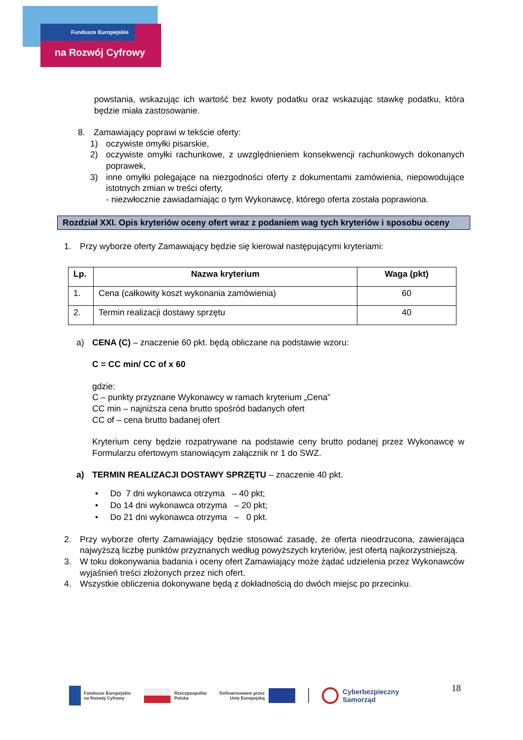Fundusze Europejskie
na Rozwój Cyfrowy
powstania, wskazując ich wartość bez kwoty podatku oraz wskazując stawkę podatku, która będzie miała zastosowanie.
8. Zamawiający poprawi w tekście oferty:
1) oczywiste omyłki pisarskie,
2) oczywiste omyłki rachunkowe, z uwzględnieniem konsekwencji rachunkowych dokonanych poprawek,
3) inne omyłki polegające na niezgodności oferty z dokumentami zamówienia, niepowodujące istotnych zmian w treści oferty,
- niezwłocznie zawiadamiając o tym Wykonawcę, którego oferta została poprawiona.
Rozdział XXI. Opis kryteriów oceny ofert wraz z podaniem wag tych kryteriów i sposobu oceny
1. Przy wyborze oferty Zamawiający będzie się kierował następującymi kryteriami:
| Lp. | Nazwa kryterium | Waga (pkt) |
| --- | --- | --- |
| 1. | Cena (całkowity koszt wykonania zamówienia) | 60 |
| 2. | Termin realizacji dostawy sprzętu | 40 |
a) CENA (C) – znaczenie 60 pkt. będą obliczane na podstawie wzoru:
C = CC min/ CC of x 60
gdzie:
C – punkty przyznane Wykonawcy w ramach kryterium „Cena”
CC min – najniższa cena brutto spośród badanych ofert
CC of – cena brutto badanej ofert
Kryterium ceny będzie rozpatrywane na podstawie ceny brutto podanej przez Wykonawcę w Formularzu ofertowym stanowiącym załącznik nr 1 do SWZ.
a) TERMIN REALIZACJI DOSTAWY SPRZĘTU – znaczenie 40 pkt.
• Do 7 dni wykonawca otrzyma – 40 pkt;
• Do 14 dni wykonawca otrzyma – 20 pkt;
• Do 21 dni wykonawca otrzyma – 0 pkt.
2. Przy wyborze oferty Zamawiający będzie stosować zasadę, że oferta nieodrzucona, zawierająca najwyższą liczbę punktów przyznanych według powyższych kryteriów, jest ofertą najkorzystniejszą.
3. W toku dokonywania badania i oceny ofert Zamawiający może żądać udzielenia przez Wykonawców wyjaśnień treści złożonych przez nich ofert.
4. Wszystkie obliczenia dokonywane będą z dokładnością do dwóch miejsc po przecinku.
18
Fundusze Europejskie
na Rozwój Cyfrowy Rzeczpospolita
Polska Dofinansowane przez
Unię Europejską Cyberbezpieczny
Samorząd